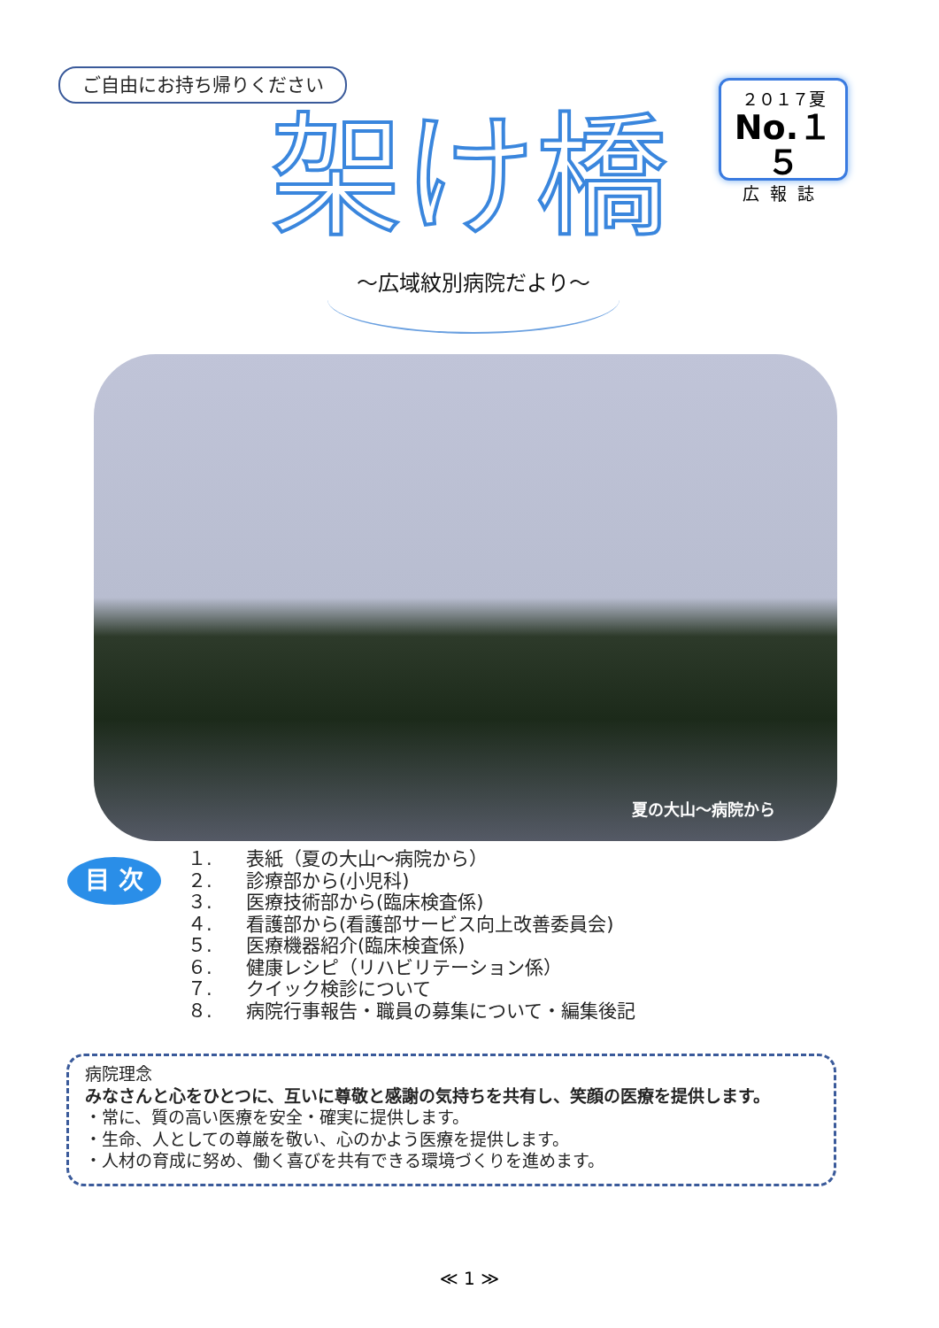ご自由にお持ち帰りください
架け橋
～広域紋別病院だより～
２０１７夏
No.１５
広報誌
夏の大山～病院から
目 次
１. 表紙（夏の大山～病院から）
２. 診療部から(小児科)
３. 医療技術部から(臨床検査係)
４. 看護部から(看護部サービス向上改善委員会)
５. 医療機器紹介(臨床検査係)
６. 健康レシピ（リハビリテーション係）
７. クイック検診について
８. 病院行事報告・職員の募集について・編集後記
病院理念
みなさんと心をひとつに、互いに尊敬と感謝の気持ちを共有し、笑顔の医療を提供します。
・常に、質の高い医療を安全・確実に提供します。
・生命、人としての尊厳を敬い、心のかよう医療を提供します。
・人材の育成に努め、働く喜びを共有できる環境づくりを進めます。
≪ 1 ≫